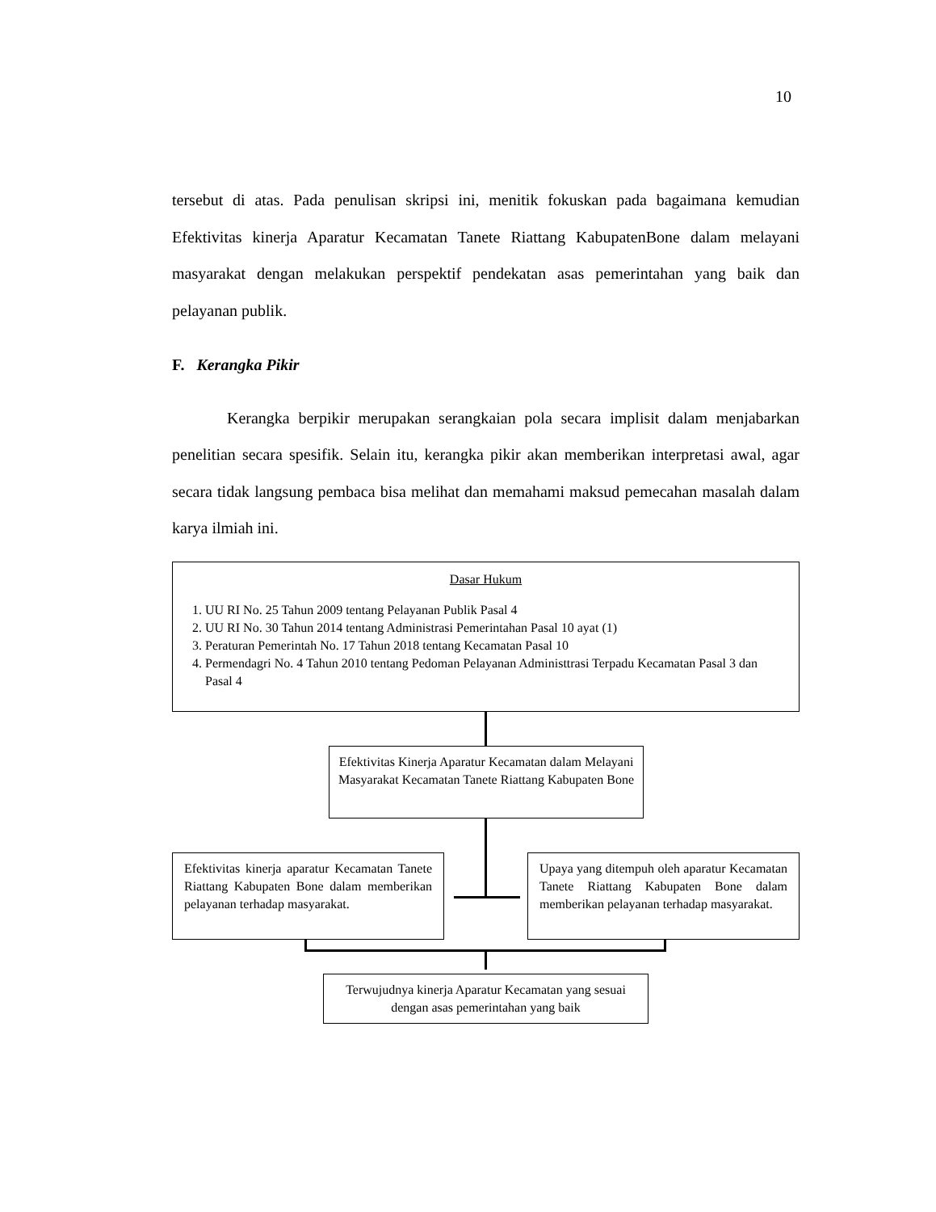10
tersebut di atas. Pada penulisan skripsi ini, menitik fokuskan pada bagaimana kemudian Efektivitas kinerja Aparatur Kecamatan Tanete Riattang KabupatenBone dalam melayani masyarakat dengan melakukan perspektif pendekatan asas pemerintahan yang baik dan pelayanan publik.
F. Kerangka Pikir
Kerangka berpikir merupakan serangkaian pola secara implisit dalam menjabarkan penelitian secara spesifik. Selain itu, kerangka pikir akan memberikan interpretasi awal, agar secara tidak langsung pembaca bisa melihat dan memahami maksud pemecahan masalah dalam karya ilmiah ini.
Dasar Hukum
1. UU RI No. 25 Tahun 2009 tentang Pelayanan Publik Pasal 4
2. UU RI No. 30 Tahun 2014 tentang Administrasi Pemerintahan Pasal 10 ayat (1)
3. Peraturan Pemerintah No. 17 Tahun 2018 tentang Kecamatan Pasal 10
4. Permendagri No. 4 Tahun 2010 tentang Pedoman Pelayanan Administtrasi Terpadu Kecamatan Pasal 3 dan Pasal 4
Efektivitas Kinerja Aparatur Kecamatan dalam Melayani Masyarakat Kecamatan Tanete Riattang Kabupaten Bone
Efektivitas kinerja aparatur Kecamatan Tanete Riattang Kabupaten Bone dalam memberikan pelayanan terhadap masyarakat.
Upaya yang ditempuh oleh aparatur Kecamatan Tanete Riattang Kabupaten Bone dalam memberikan pelayanan terhadap masyarakat.
Terwujudnya kinerja Aparatur Kecamatan yang sesuai dengan asas pemerintahan yang baik